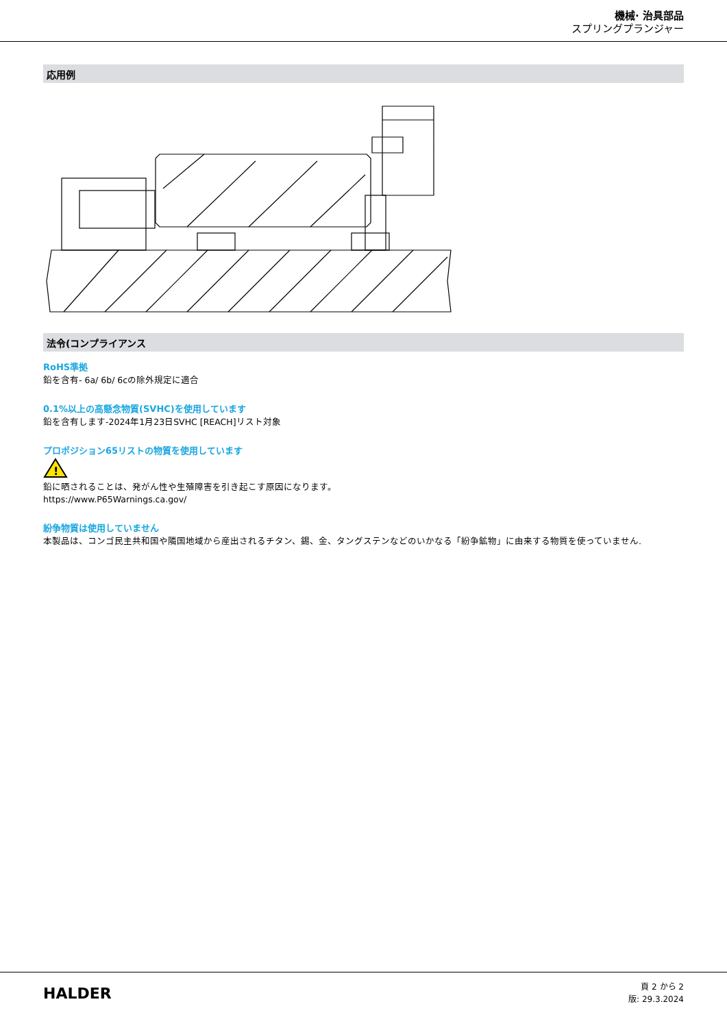機械· 治具部品
スプリングプランジャー
応用例
法令(コンプライアンス
RoHS準拠
鉛を含有- 6a/ 6b/ 6cの除外規定に適合
0.1%以上の高懸念物質(SVHC)を使用しています
鉛を含有します-2024年1月23日SVHC [REACH]リスト対象
プロポジション65リストの物質を使用しています
!
鉛に晒されることは、発がん性や生殖障害を引き起こす原因になります。
https://www.P65Warnings.ca.gov/
紛争物質は使用していません
本製品は、コンゴ民主共和国や隣国地域から産出されるチタン、錫、金、タングステンなどのいかなる「紛争鉱物」に由来する物質を使っていません.
HALDER
頁 2 から 2
版: 29.3.2024